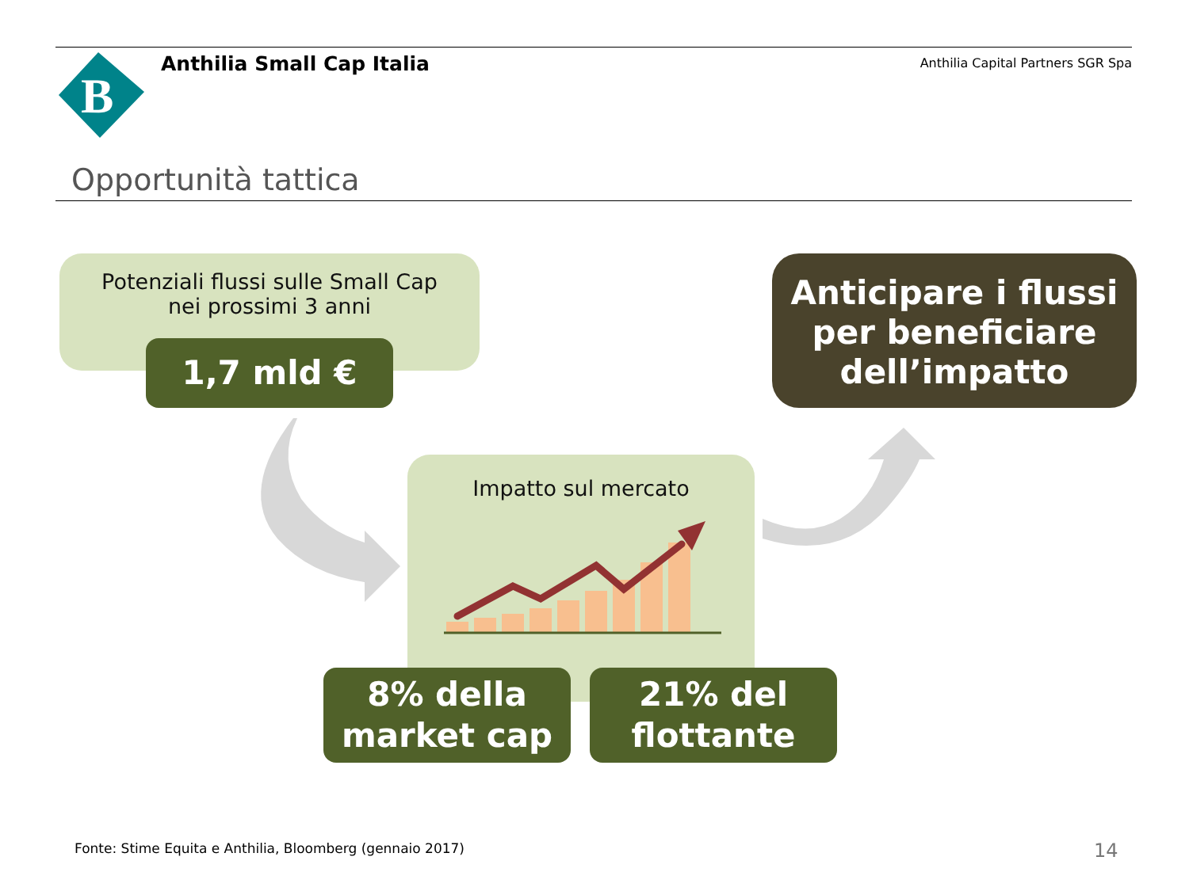B
Anthilia Small Cap Italia
Anthilia Capital Partners SGR Spa
Opportunità tattica
Potenziali flussi sulle Small Cap
nei prossimi 3 anni
1,7 mld €
Anticipare i flussi
per beneficiare
dell’impatto
Impatto sul mercato
8% della
market cap
21% del
flottante
Fonte: Stime Equita e Anthilia, Bloomberg (gennaio 2017)
14